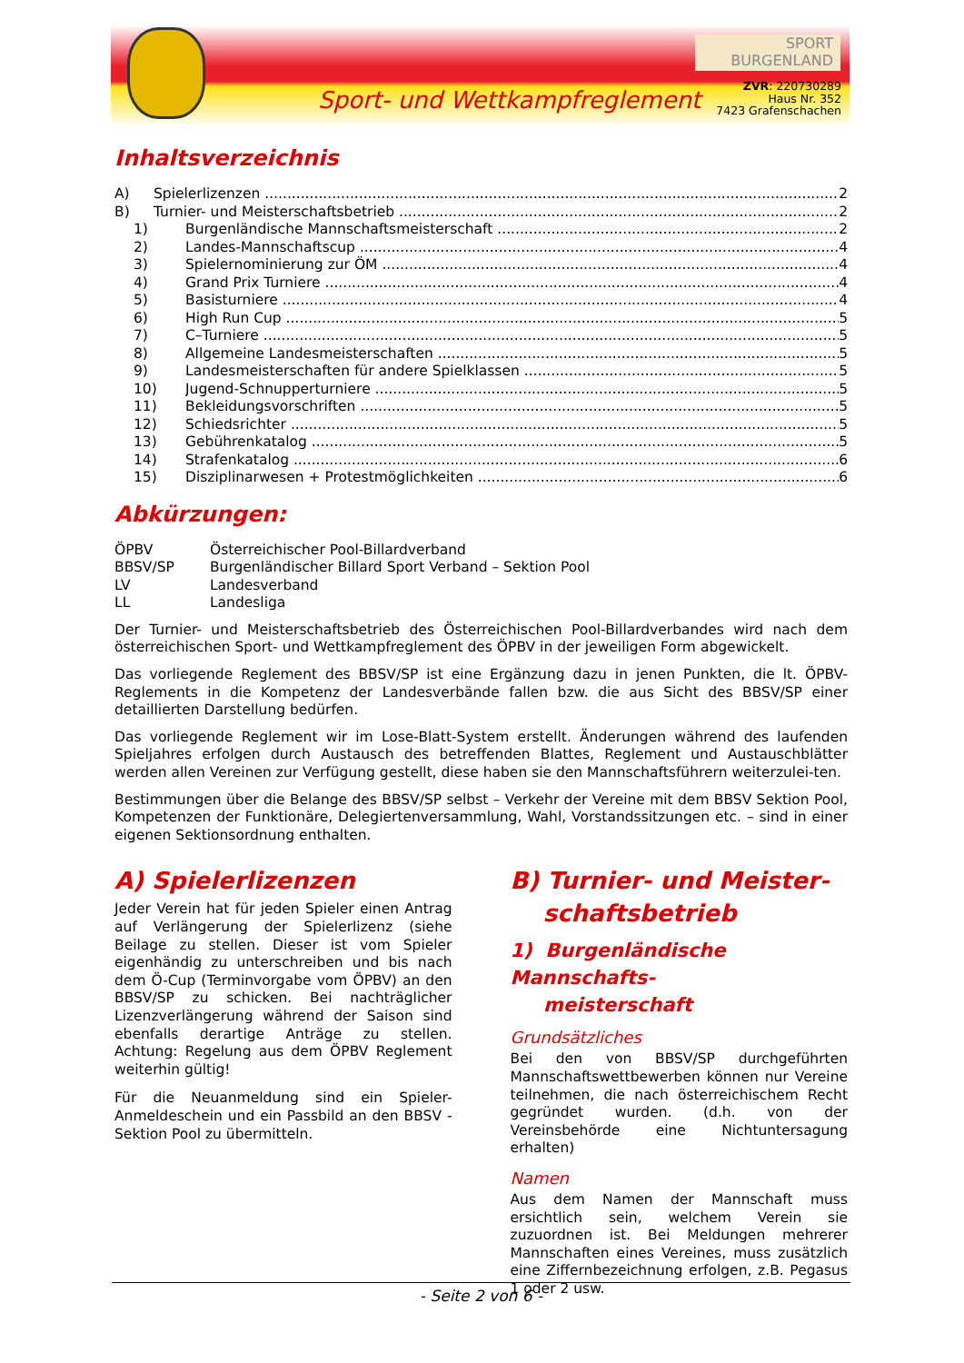Sport- und Wettkampfreglement
SPORT
BURGENLAND
ZVR: 220730289
Haus Nr. 352
7423 Grafenschachen
Inhaltsverzeichnis
A) Spielerlizenzen 2
B) Turnier- und Meisterschaftsbetrieb 2
1) Burgenländische Mannschaftsmeisterschaft 2
2) Landes-Mannschaftscup 4
3) Spielernominierung zur ÖM 4
4) Grand Prix Turniere 4
5) Basisturniere 4
6) High Run Cup 5
7) C–Turniere 5
8) Allgemeine Landesmeisterschaften 5
9) Landesmeisterschaften für andere Spielklassen 5
10) Jugend-Schnupperturniere 5
11) Bekleidungsvorschriften 5
12) Schiedsrichter 5
13) Gebührenkatalog 5
14) Strafenkatalog 6
15) Disziplinarwesen + Protestmöglichkeiten 6
Abkürzungen:
ÖPBV Österreichischer Pool-Billardverband
BBSV/SP Burgenländischer Billard Sport Verband – Sektion Pool
LV Landesverband
LL Landesliga
Der Turnier- und Meisterschaftsbetrieb des Österreichischen Pool-Billardverbandes wird nach dem österreichischen Sport- und Wettkampfreglement des ÖPBV in der jeweiligen Form abgewickelt.
Das vorliegende Reglement des BBSV/SP ist eine Ergänzung dazu in jenen Punkten, die lt. ÖPBV-Reglements in die Kompetenz der Landesverbände fallen bzw. die aus Sicht des BBSV/SP einer detaillierten Darstellung bedürfen.
Das vorliegende Reglement wir im Lose-Blatt-System erstellt. Änderungen während des laufenden Spieljahres erfolgen durch Austausch des betreffenden Blattes, Reglement und Austauschblätter werden allen Vereinen zur Verfügung gestellt, diese haben sie den Mannschaftsführern weiterzulei-ten.
Bestimmungen über die Belange des BBSV/SP selbst – Verkehr der Vereine mit dem BBSV Sektion Pool, Kompetenzen der Funktionäre, Delegiertenversammlung, Wahl, Vorstandssitzungen etc. – sind in einer eigenen Sektionsordnung enthalten.
A) Spielerlizenzen
Jeder Verein hat für jeden Spieler einen Antrag auf Verlängerung der Spielerlizenz (siehe Beilage zu stellen. Dieser ist vom Spieler eigenhändig zu unterschreiben und bis nach dem Ö-Cup (Terminvorgabe vom ÖPBV) an den BBSV/SP zu schicken. Bei nachträglicher Lizenzverlängerung während der Saison sind ebenfalls derartige Anträge zu stellen. Achtung: Regelung aus dem ÖPBV Reglement weiterhin gültig!
Für die Neuanmeldung sind ein Spieler- Anmeldeschein und ein Passbild an den BBSV - Sektion Pool zu übermitteln.
B) Turnier- und Meister-
schaftsbetrieb
1) Burgenländische Mannschafts-
meisterschaft
Grundsätzliches
Bei den von BBSV/SP durchgeführten Mannschaftswettbewerben können nur Vereine teilnehmen, die nach österreichischem Recht gegründet wurden. (d.h. von der Vereinsbehörde eine Nichtuntersagung erhalten)
Namen
Aus dem Namen der Mannschaft muss ersichtlich sein, welchem Verein sie zuzuordnen ist. Bei Meldungen mehrerer Mannschaften eines Vereines, muss zusätzlich eine Ziffernbezeichnung erfolgen, z.B. Pegasus 1 oder 2 usw.
- Seite 2 von 6 -